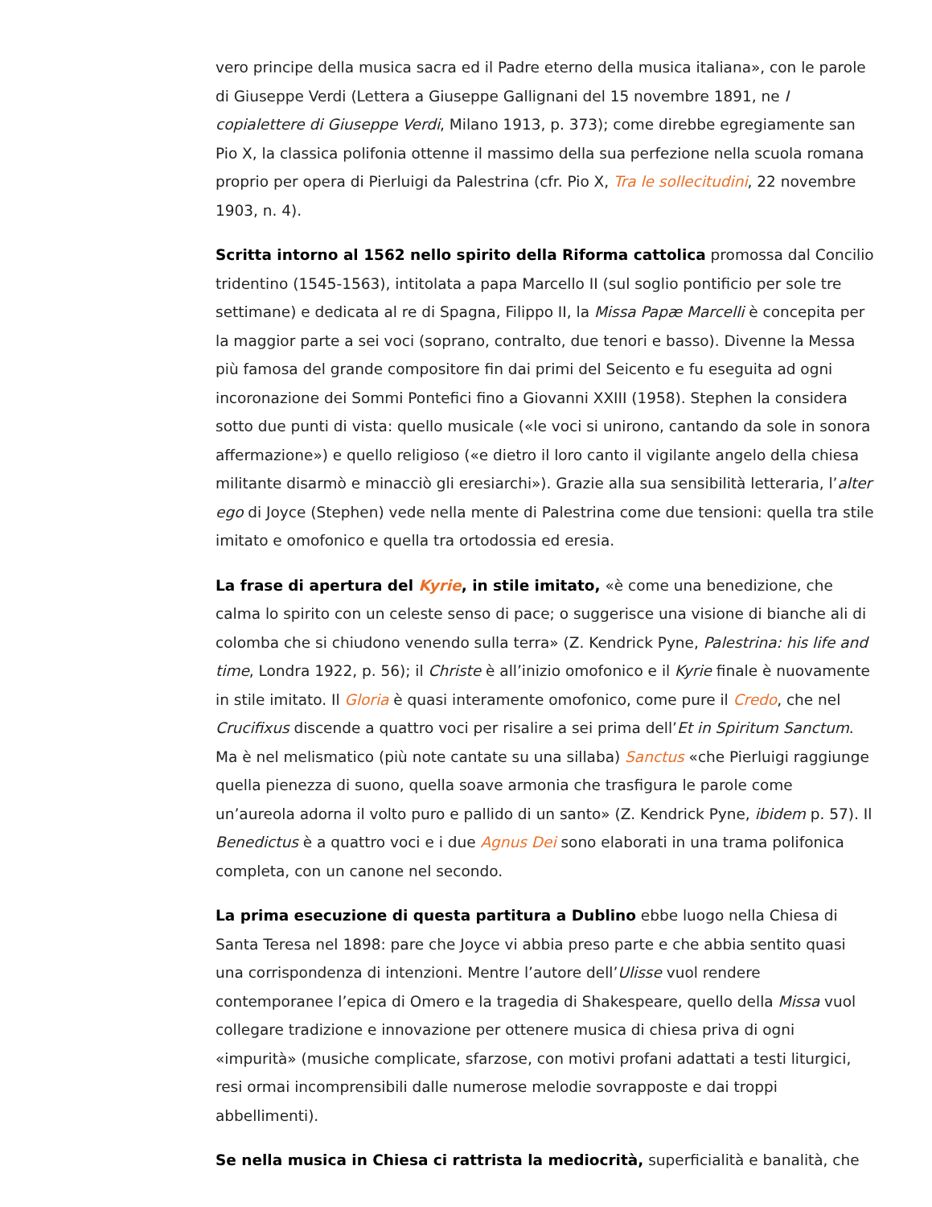vero principe della musica sacra ed il Padre eterno della musica italiana», con le parole di Giuseppe Verdi (Lettera a Giuseppe Gallignani del 15 novembre 1891, ne I copialettere di Giuseppe Verdi, Milano 1913, p. 373); come direbbe egregiamente san Pio X, la classica polifonia ottenne il massimo della sua perfezione nella scuola romana proprio per opera di Pierluigi da Palestrina (cfr. Pio X, Tra le sollecitudini, 22 novembre 1903, n. 4).
Scritta intorno al 1562 nello spirito della Riforma cattolica promossa dal Concilio tridentino (1545-1563), intitolata a papa Marcello II (sul soglio pontificio per sole tre settimane) e dedicata al re di Spagna, Filippo II, la Missa Papæ Marcelli è concepita per la maggior parte a sei voci (soprano, contralto, due tenori e basso). Divenne la Messa più famosa del grande compositore fin dai primi del Seicento e fu eseguita ad ogni incoronazione dei Sommi Pontefici fino a Giovanni XXIII (1958). Stephen la considera sotto due punti di vista: quello musicale («le voci si unirono, cantando da sole in sonora affermazione») e quello religioso («e dietro il loro canto il vigilante angelo della chiesa militante disarmò e minacciò gli eresiarchi»). Grazie alla sua sensibilità letteraria, l’alter ego di Joyce (Stephen) vede nella mente di Palestrina come due tensioni: quella tra stile imitato e omofonico e quella tra ortodossia ed eresia.
La frase di apertura del Kyrie, in stile imitato, «è come una benedizione, che calma lo spirito con un celeste senso di pace; o suggerisce una visione di bianche ali di colomba che si chiudono venendo sulla terra» (Z. Kendrick Pyne, Palestrina: his life and time, Londra 1922, p. 56); il Christe è all’inizio omofonico e il Kyrie finale è nuovamente in stile imitato. Il Gloria è quasi interamente omofonico, come pure il Credo, che nel Crucifixus discende a quattro voci per risalire a sei prima dell’Et in Spiritum Sanctum. Ma è nel melismatico (più note cantate su una sillaba) Sanctus «che Pierluigi raggiunge quella pienezza di suono, quella soave armonia che trasfigura le parole come un’aureola adorna il volto puro e pallido di un santo» (Z. Kendrick Pyne, ibidem p. 57). Il Benedictus è a quattro voci e i due Agnus Dei sono elaborati in una trama polifonica completa, con un canone nel secondo.
La prima esecuzione di questa partitura a Dublino ebbe luogo nella Chiesa di Santa Teresa nel 1898: pare che Joyce vi abbia preso parte e che abbia sentito quasi una corrispondenza di intenzioni. Mentre l’autore dell’Ulisse vuol rendere contemporanee l’epica di Omero e la tragedia di Shakespeare, quello della Missa vuol collegare tradizione e innovazione per ottenere musica di chiesa priva di ogni «impurità» (musiche complicate, sfarzose, con motivi profani adattati a testi liturgici, resi ormai incomprensibili dalle numerose melodie sovrapposte e dai troppi abbellimenti).
Se nella musica in Chiesa ci rattrista la mediocrità, superficialità e banalità, che